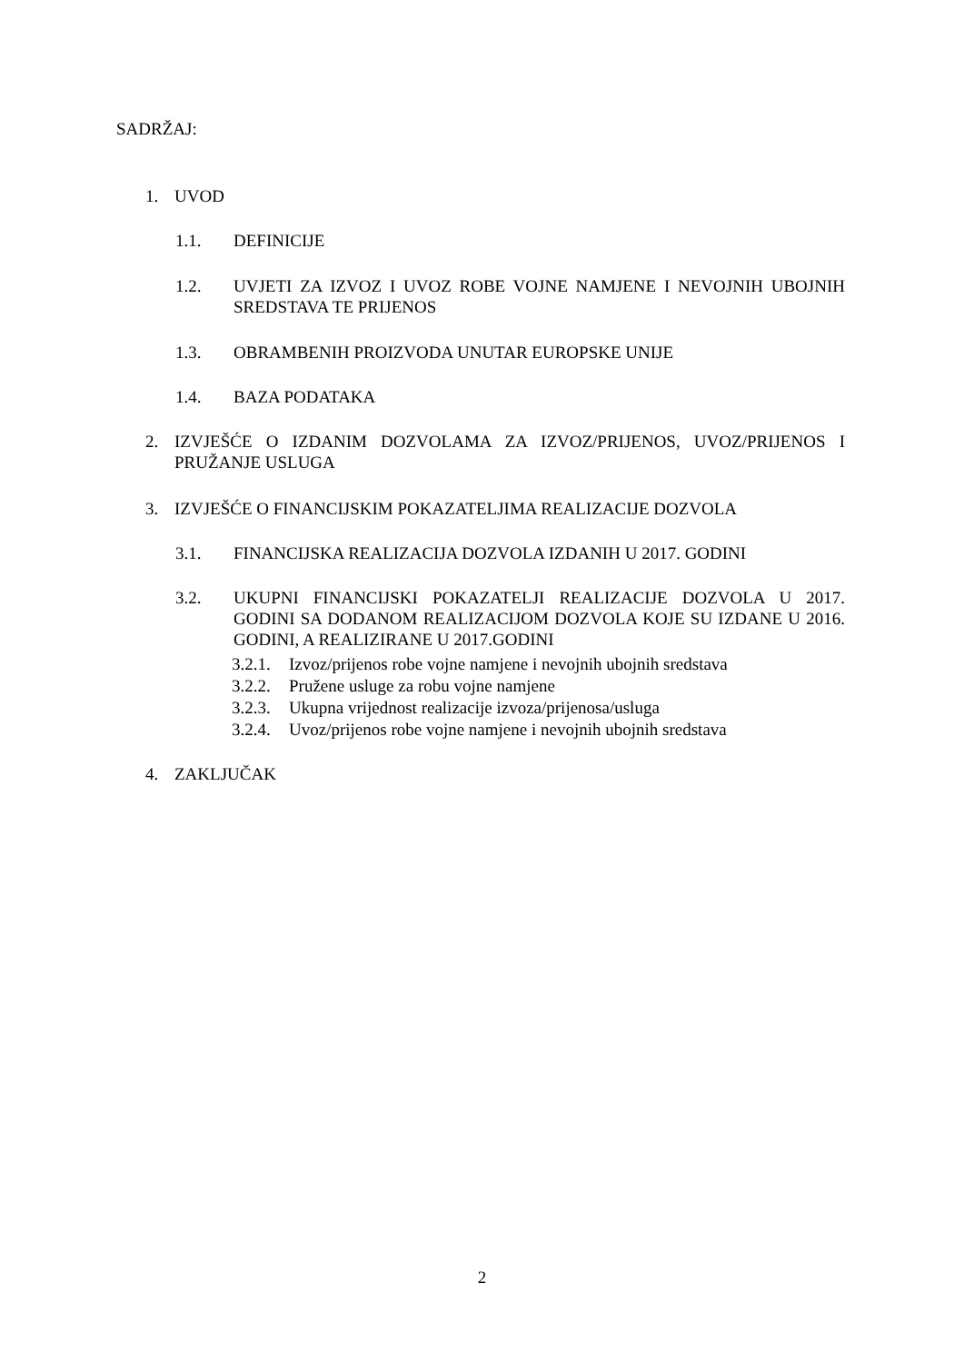SADRŽAJ:
1. UVOD
1.1. DEFINICIJE
1.2. UVJETI ZA IZVOZ I UVOZ ROBE VOJNE NAMJENE I NEVOJNIH UBOJNIH SREDSTAVA TE PRIJENOS
1.3. OBRAMBENIH PROIZVODA UNUTAR EUROPSKE UNIJE
1.4. BAZA PODATAKA
2. IZVJEŠĆE O IZDANIM DOZVOLAMA ZA IZVOZ/PRIJENOS, UVOZ/PRIJENOS I PRUŽANJE USLUGA
3. IZVJEŠĆE O FINANCIJSKIM POKAZATELJIMA REALIZACIJE DOZVOLA
3.1. FINANCIJSKA REALIZACIJA DOZVOLA IZDANIH U 2017. GODINI
3.2. UKUPNI FINANCIJSKI POKAZATELJI REALIZACIJE DOZVOLA U 2017. GODINI SA DODANOM REALIZACIJOM DOZVOLA KOJE SU IZDANE U 2016. GODINI, A REALIZIRANE U 2017.GODINI
3.2.1. Izvoz/prijenos robe vojne namjene i nevojnih ubojnih sredstava
3.2.2. Pružene usluge za robu vojne namjene
3.2.3. Ukupna vrijednost realizacije izvoza/prijenosa/usluga
3.2.4. Uvoz/prijenos robe vojne namjene i nevojnih ubojnih sredstava
4. ZAKLJUČAK
2